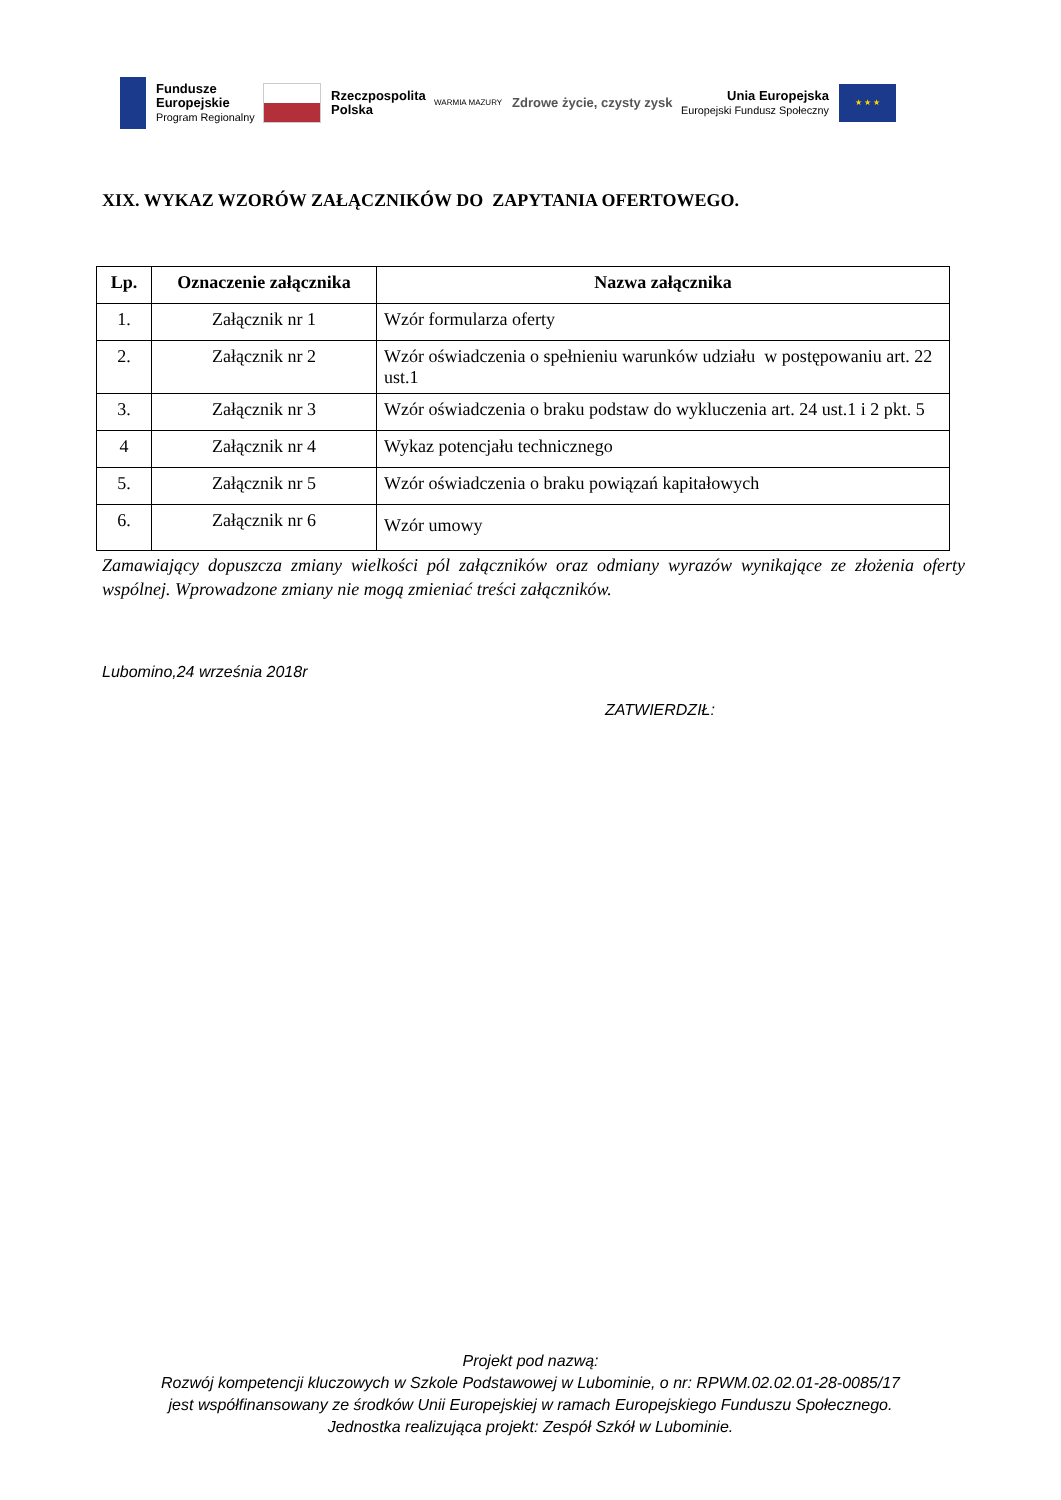Fundusze
Europejskie
Program Regionalny
Rzeczpospolita
Polska
WARMIA MAZURY Zdrowe życie, czysty zysk
Unia Europejska
Europejski Fundusz Społeczny
★ ★ ★
XIX. WYKAZ WZORÓW ZAŁĄCZNIKÓW DO ZAPYTANIA OFERTOWEGO.
| Lp. | Oznaczenie załącznika | Nazwa załącznika |
| --- | --- | --- |
| 1. | Załącznik nr 1 | Wzór formularza oferty |
| 2. | Załącznik nr 2 | Wzór oświadczenia o spełnieniu warunków udziału w postępowaniu art. 22 ust.1 |
| 3. | Załącznik nr 3 | Wzór oświadczenia o braku podstaw do wykluczenia art. 24 ust.1 i 2 pkt. 5 |
| 4 | Załącznik nr 4 | Wykaz potencjału technicznego |
| 5. | Załącznik nr 5 | Wzór oświadczenia o braku powiązań kapitałowych |
| 6. | Załącznik nr 6 | Wzór umowy |
Zamawiający dopuszcza zmiany wielkości pól załączników oraz odmiany wyrazów wynikające ze złożenia oferty wspólnej. Wprowadzone zmiany nie mogą zmieniać treści załączników.
Lubomino,24 września 2018r
ZATWIERDZIŁ:
Projekt pod nazwą:
Rozwój kompetencji kluczowych w Szkole Podstawowej w Lubominie, o nr: RPWM.02.02.01-28-0085/17
jest współfinansowany ze środków Unii Europejskiej w ramach Europejskiego Funduszu Społecznego.
Jednostka realizująca projekt: Zespół Szkół w Lubominie.